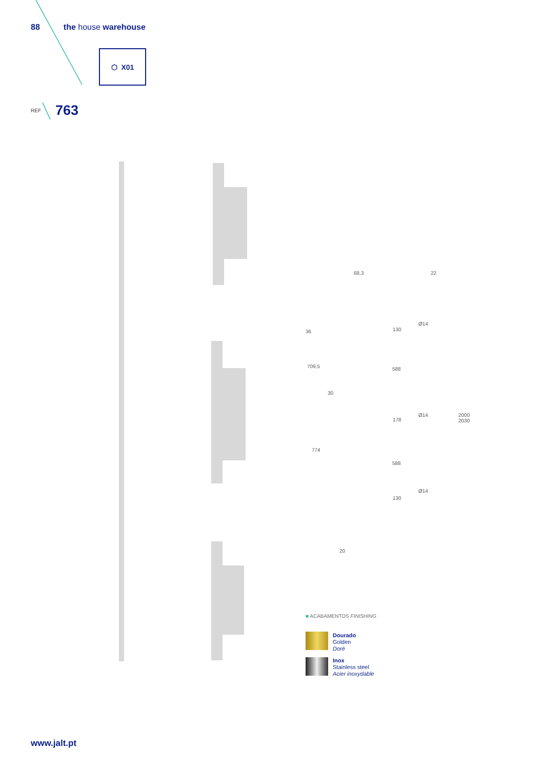88 the house warehouse
⬡ X01
REF 763
68,3 22
36 130
Ø14
709,5 588
30
Ø14
2000
2030
178
774
588
Ø14
130
20
■ ACABAMENTOS FINISHING
Dourado
Golden
Doré
Inox
Stainless steel
Acier inoxydable
www.jalt.pt